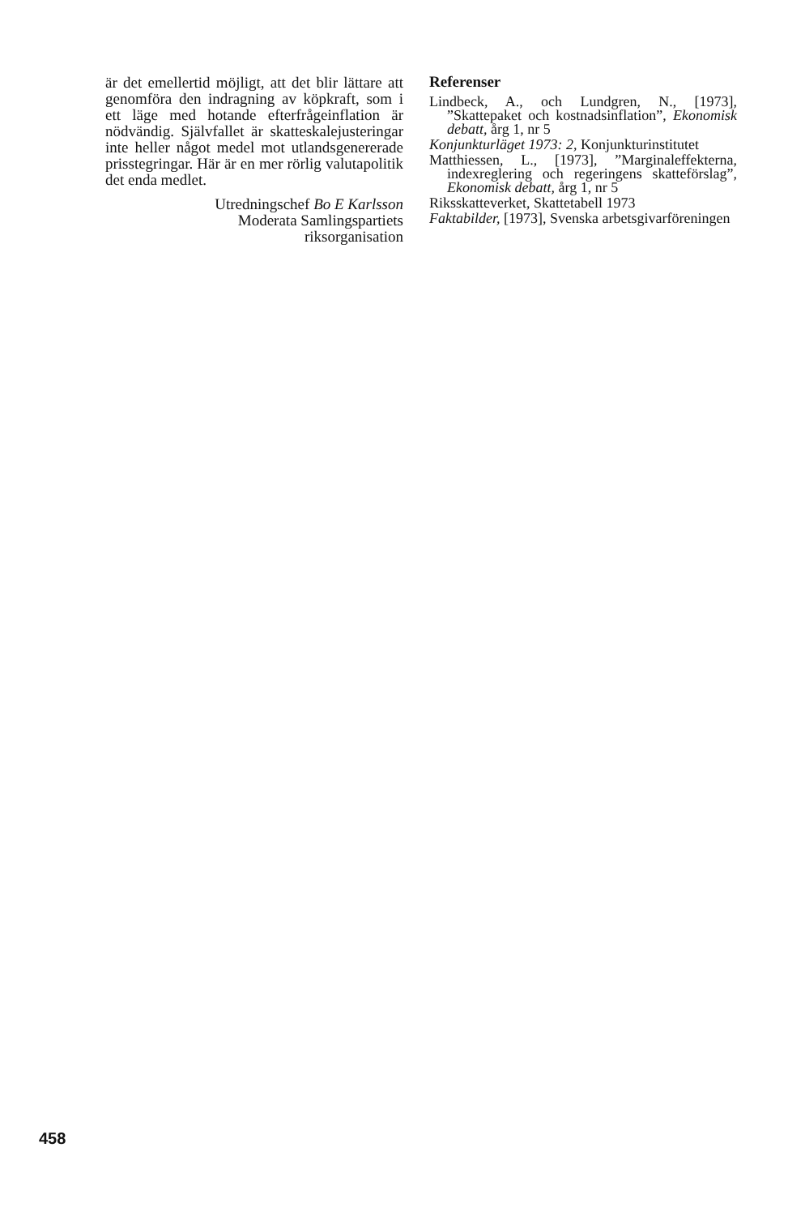är det emellertid möjligt, att det blir lättare att genomföra den indragning av köpkraft, som i ett läge med hotande efterfrågeinflation är nödvändig. Självfallet är skatteskalejusteringar inte heller något medel mot utlandsgenererade prisstegringar. Här är en mer rörlig valutapolitik det enda medlet.
Utredningschef Bo E Karlsson
Moderata Samlingspartiets
riksorganisation
Referenser
Lindbeck, A., och Lundgren, N., [1973], ”Skattepaket och kostnadsinflation”, Ekonomisk debatt, årg 1, nr 5
Konjunkturläget 1973: 2, Konjunkturinstitutet
Matthiessen, L., [1973], ”Marginaleffekterna, indexreglering och regeringens skatteförslag”, Ekonomisk debatt, årg 1, nr 5
Riksskatteverket, Skattetabell 1973
Faktabilder, [1973], Svenska arbetsgivarföreningen
458